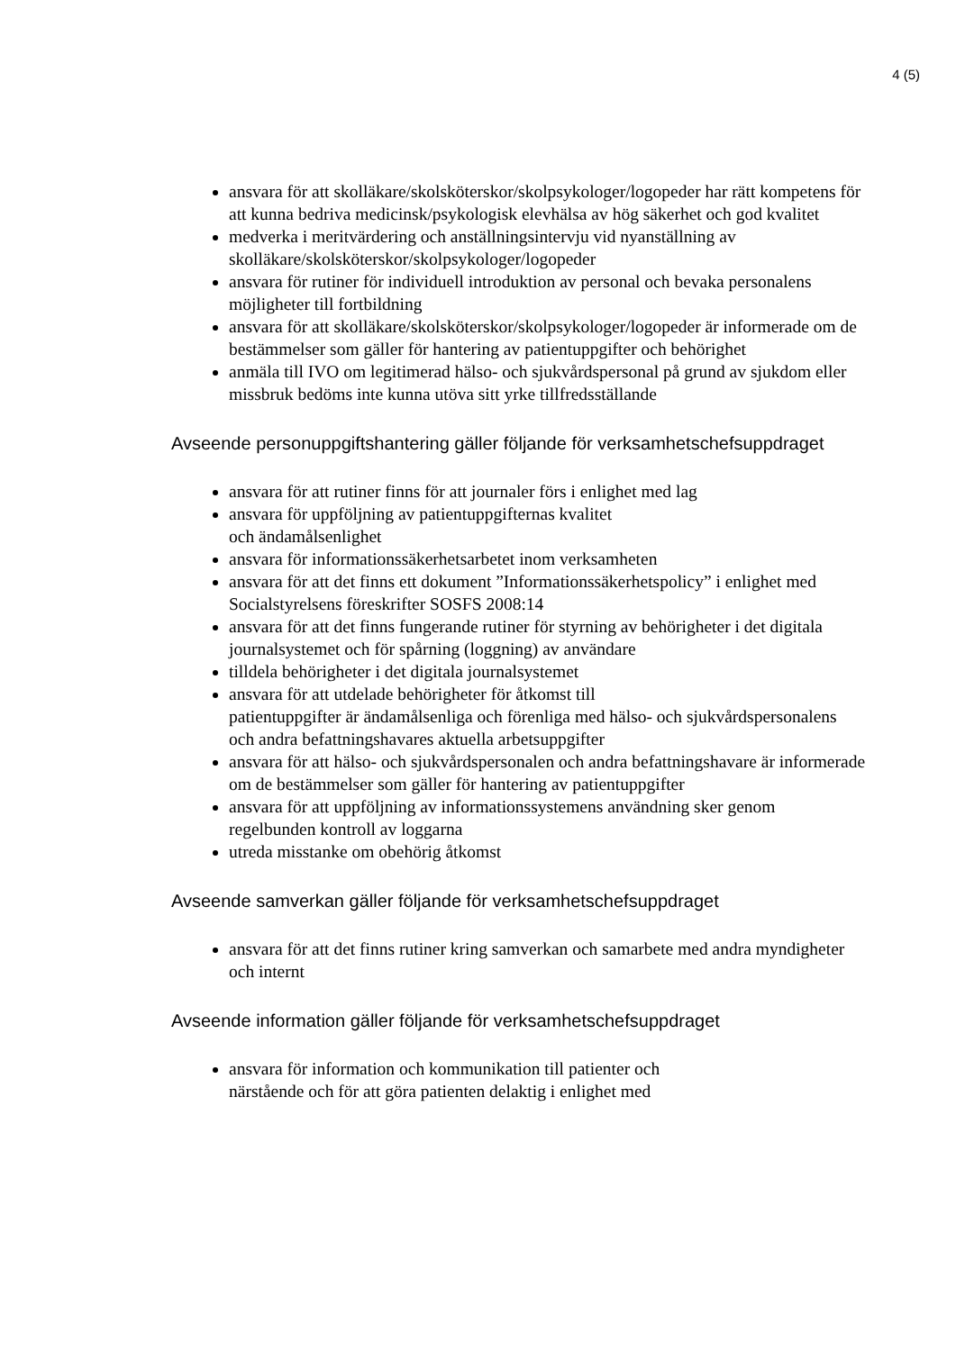4 (5)
ansvara för att skolläkare/skolsköterskor/skolpsykologer/logopeder har rätt kompetens för att kunna bedriva medicinsk/psykologisk elevhälsa av hög säkerhet och god kvalitet
medverka i meritvärdering och anställningsintervju vid nyanställning av skolläkare/skolsköterskor/skolpsykologer/logopeder
ansvara för rutiner för individuell introduktion av personal och bevaka personalens möjligheter till fortbildning
ansvara för att skolläkare/skolsköterskor/skolpsykologer/logopeder är informerade om de bestämmelser som gäller för hantering av patientuppgifter och behörighet
anmäla till IVO om legitimerad hälso- och sjukvårdspersonal på grund av sjukdom eller missbruk bedöms inte kunna utöva sitt yrke tillfredsställande
Avseende personuppgiftshantering gäller följande för verksamhetschefsuppdraget
ansvara för att rutiner finns för att journaler förs i enlighet med lag
ansvara för uppföljning av patientuppgifternas kvalitet
och ändamålsenlighet
ansvara för informationssäkerhetsarbetet inom verksamheten
ansvara för att det finns ett dokument ”Informationssäkerhetspolicy” i enlighet med Socialstyrelsens föreskrifter SOSFS 2008:14
ansvara för att det finns fungerande rutiner för styrning av behörigheter i det digitala journalsystemet och för spårning (loggning) av användare
tilldela behörigheter i det digitala journalsystemet
ansvara för att utdelade behörigheter för åtkomst till
patientuppgifter är ändamålsenliga och förenliga med hälso- och sjukvårdspersonalens och andra befattningshavares aktuella arbetsuppgifter
ansvara för att hälso- och sjukvårdspersonalen och andra befattningshavare är informerade om de bestämmelser som gäller för hantering av patientuppgifter
ansvara för att uppföljning av informationssystemens användning sker genom
regelbunden kontroll av loggarna
utreda misstanke om obehörig åtkomst
Avseende samverkan gäller följande för verksamhetschefsuppdraget
ansvara för att det finns rutiner kring samverkan och samarbete med andra myndigheter och internt
Avseende information gäller följande för verksamhetschefsuppdraget
ansvara för information och kommunikation till patienter och
närstående och för att göra patienten delaktig i enlighet med